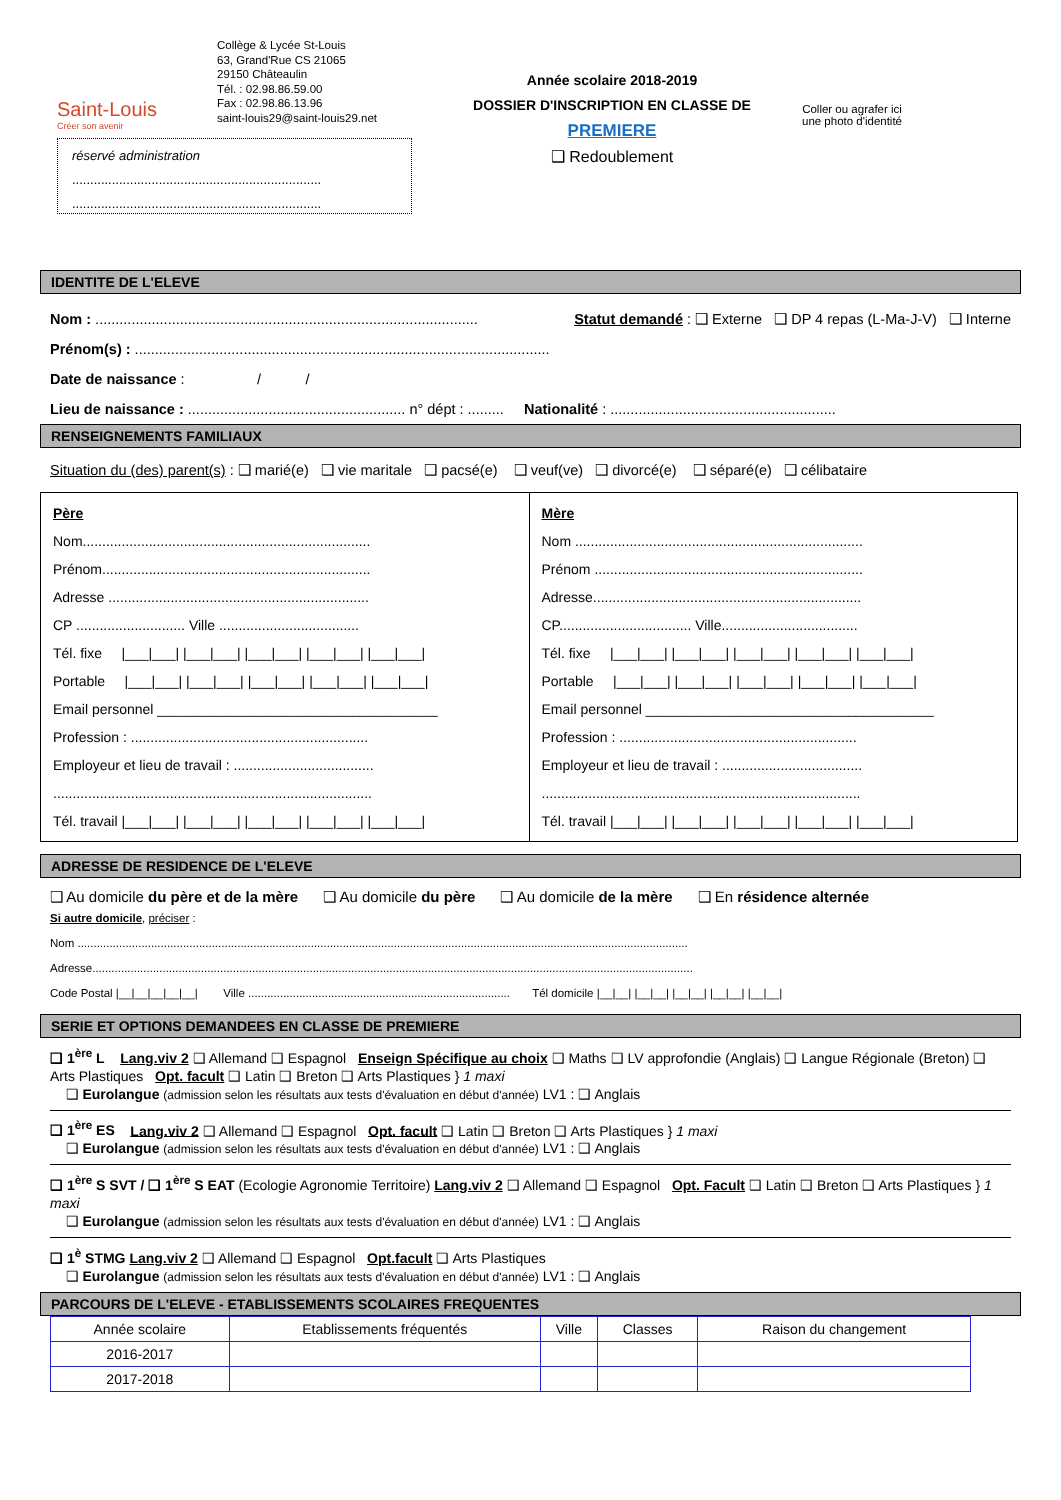Saint-Louis
Créer son avenir
Collège & Lycée St-Louis
63, Grand'Rue CS 21065
29150 Châteaulin
Tél. : 02.98.86.59.00
Fax : 02.98.86.13.96
saint-louis29@saint-louis29.net
Année scolaire 2018-2019
DOSSIER D'INSCRIPTION EN CLASSE DE
PREMIERE
❑ Redoublement
Coller ou agrafer ici
une photo d'identité
réservé administration
.....................................................................
.....................................................................
IDENTITE DE L'ELEVE
Nom : ............................................................................................... Statut demandé : ❑ Externe ❑ DP 4 repas (L-Ma-J-V) ❑ Interne
Prénom(s) : .......................................................................................................
Date de naissance : / /
Lieu de naissance : ...................................................... n° dépt : ......... Nationalité : ........................................................
RENSEIGNEMENTS FAMILIAUX
Situation du (des) parent(s) : ❑ marié(e) ❑ vie maritale ❑ pacsé(e) ❑ veuf(ve) ❑ divorcé(e) ❑ séparé(e) ❑ célibataire
Père
Nom..........................................................................
Prénom.....................................................................
Adresse ...................................................................
CP ............................ Ville ....................................
Tél. fixe |___|___| |___|___| |___|___| |___|___| |___|___|
Portable |___|___| |___|___| |___|___| |___|___| |___|___|
Email personnel ____________________________________
Profession : .............................................................
Employeur et lieu de travail : ....................................
..................................................................................
Tél. travail |___|___| |___|___| |___|___| |___|___| |___|___|
Mère
Nom ..........................................................................
Prénom .....................................................................
Adresse.....................................................................
CP.................................. Ville...................................
Tél. fixe |___|___| |___|___| |___|___| |___|___| |___|___|
Portable |___|___| |___|___| |___|___| |___|___| |___|___|
Email personnel _____________________________________
Profession : .............................................................
Employeur et lieu de travail : ....................................
..................................................................................
Tél. travail |___|___| |___|___| |___|___| |___|___| |___|___|
ADRESSE DE RESIDENCE DE L'ELEVE
❑ Au domicile du père et de la mère ❑ Au domicile du père ❑ Au domicile de la mère ❑ En résidence alternée
Si autre domicile, préciser :
Nom ...............................................................................................................................................................................................
Adresse............................................................................................................................................................................................
Code Postal |__|__|__|__|__| Ville .................................................................................. Tél domicile |__|__| |__|__| |__|__| |__|__| |__|__|
SERIE ET OPTIONS DEMANDEES EN CLASSE DE PREMIERE
❑ 1<sup>ère</sup> L Lang.viv 2 ❑ Allemand ❑ Espagnol Enseign Spécifique au choix ❑ Maths ❑ LV approfondie (Anglais) ❑ Langue Régionale (Breton) ❑ Arts Plastiques Opt. facult ❑ Latin ❑ Breton ❑ Arts Plastiques } 1 maxi
❑ Eurolangue (admission selon les résultats aux tests d'évaluation en début d'année) LV1 : ❑ Anglais
❑ 1<sup>ère</sup> ES Lang.viv 2 ❑ Allemand ❑ Espagnol Opt. facult ❑ Latin ❑ Breton ❑ Arts Plastiques } 1 maxi
❑ Eurolangue (admission selon les résultats aux tests d'évaluation en début d'année) LV1 : ❑ Anglais
❑ 1<sup>ère</sup> S SVT / ❑ 1<sup>ère</sup> S EAT (Ecologie Agronomie Territoire) Lang.viv 2 ❑ Allemand ❑ Espagnol Opt. Facult ❑ Latin ❑ Breton ❑ Arts Plastiques } 1 maxi
❑ Eurolangue (admission selon les résultats aux tests d'évaluation en début d'année) LV1 : ❑ Anglais
❑ 1<sup>è</sup> STMG Lang.viv 2 ❑ Allemand ❑ Espagnol Opt.facult ❑ Arts Plastiques
❑ Eurolangue (admission selon les résultats aux tests d'évaluation en début d'année) LV1 : ❑ Anglais
PARCOURS DE L'ELEVE - ETABLISSEMENTS SCOLAIRES FREQUENTES
| Année scolaire | Etablissements fréquentés | Ville | Classes | Raison du changement |
| --- | --- | --- | --- | --- |
| 2016-2017 | | | | |
| 2017-2018 | | | | |